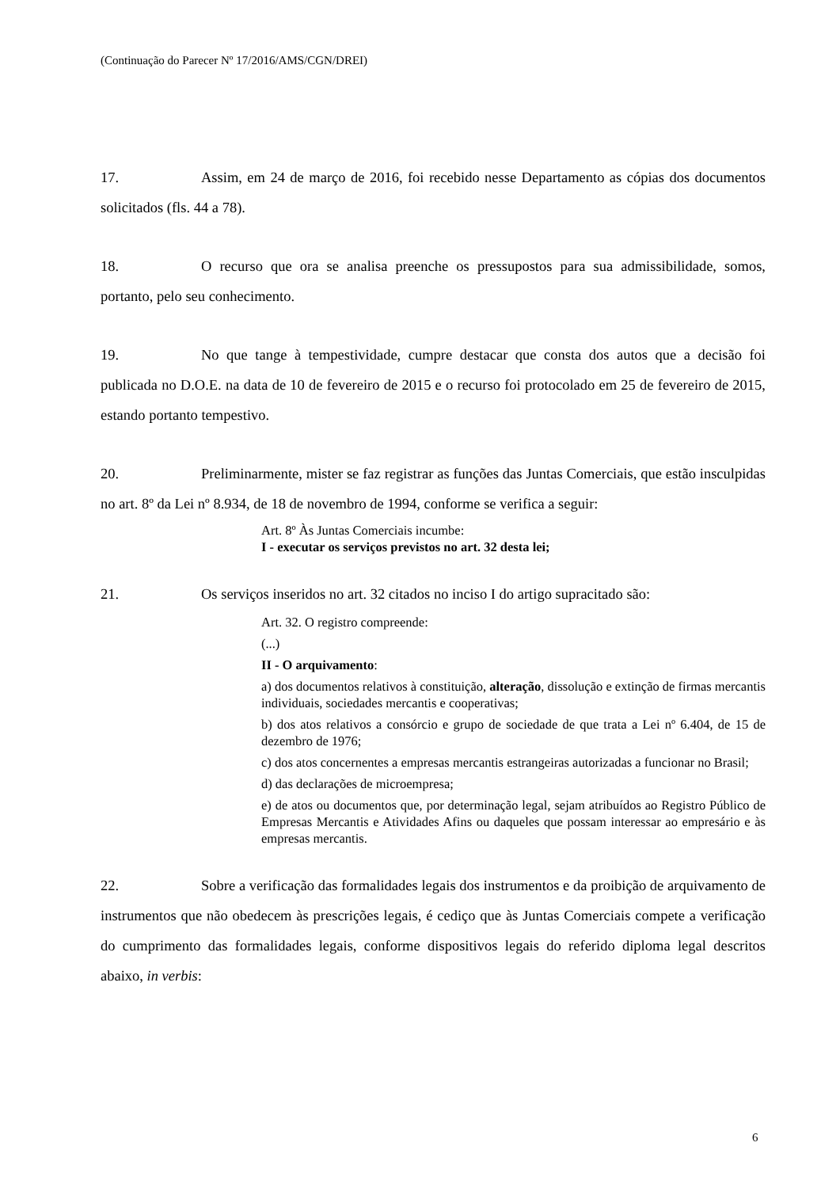(Continuação do Parecer Nº 17/2016/AMS/CGN/DREI)
17. Assim, em 24 de março de 2016, foi recebido nesse Departamento as cópias dos documentos solicitados (fls. 44 a 78).
18. O recurso que ora se analisa preenche os pressupostos para sua admissibilidade, somos, portanto, pelo seu conhecimento.
19. No que tange à tempestividade, cumpre destacar que consta dos autos que a decisão foi publicada no D.O.E. na data de 10 de fevereiro de 2015 e o recurso foi protocolado em 25 de fevereiro de 2015, estando portanto tempestivo.
20. Preliminarmente, mister se faz registrar as funções das Juntas Comerciais, que estão insculpidas no art. 8º da Lei nº 8.934, de 18 de novembro de 1994, conforme se verifica a seguir:
Art. 8º Às Juntas Comerciais incumbe:
I - executar os serviços previstos no art. 32 desta lei;
21. Os serviços inseridos no art. 32 citados no inciso I do artigo supracitado são:
Art. 32. O registro compreende:
(...)
II - O arquivamento:
a) dos documentos relativos à constituição, alteração, dissolução e extinção de firmas mercantis individuais, sociedades mercantis e cooperativas;
b) dos atos relativos a consórcio e grupo de sociedade de que trata a Lei nº 6.404, de 15 de dezembro de 1976;
c) dos atos concernentes a empresas mercantis estrangeiras autorizadas a funcionar no Brasil;
d) das declarações de microempresa;
e) de atos ou documentos que, por determinação legal, sejam atribuídos ao Registro Público de Empresas Mercantis e Atividades Afins ou daqueles que possam interessar ao empresário e às empresas mercantis.
22. Sobre a verificação das formalidades legais dos instrumentos e da proibição de arquivamento de instrumentos que não obedecem às prescrições legais, é cediço que às Juntas Comerciais compete a verificação do cumprimento das formalidades legais, conforme dispositivos legais do referido diploma legal descritos abaixo, in verbis:
6